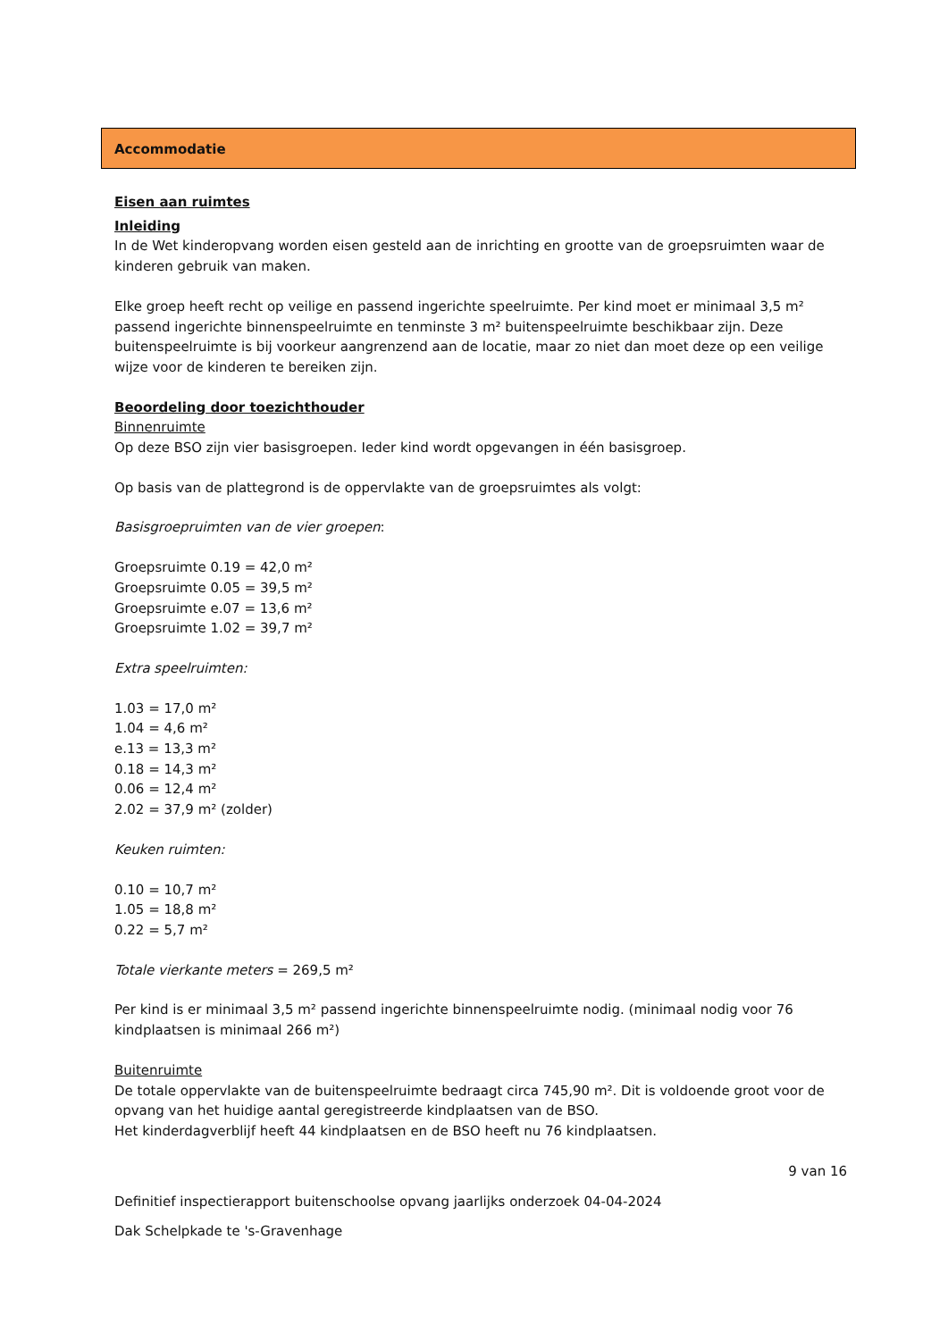Accommodatie
Eisen aan ruimtes
Inleiding
In de Wet kinderopvang worden eisen gesteld aan de inrichting en grootte van de groepsruimten waar de kinderen gebruik van maken.
Elke groep heeft recht op veilige en passend ingerichte speelruimte. Per kind moet er minimaal 3,5 m² passend ingerichte binnenspeelruimte en tenminste 3 m² buitenspeelruimte beschikbaar zijn. Deze buitenspeelruimte is bij voorkeur aangrenzend aan de locatie, maar zo niet dan moet deze op een veilige wijze voor de kinderen te bereiken zijn.
Beoordeling door toezichthouder
Binnenruimte
Op deze BSO zijn vier basisgroepen. Ieder kind wordt opgevangen in één basisgroep.
Op basis van de plattegrond is de oppervlakte van de groepsruimtes als volgt:
Basisgroepruimten van de vier groepen:
Groepsruimte 0.19 = 42,0 m²
Groepsruimte 0.05 = 39,5 m²
Groepsruimte e.07 = 13,6 m²
Groepsruimte 1.02 = 39,7 m²
Extra speelruimten:
1.03 = 17,0 m²
1.04 = 4,6 m²
e.13 = 13,3 m²
0.18 = 14,3 m²
0.06 = 12,4 m²
2.02 = 37,9 m² (zolder)
Keuken ruimten:
0.10 = 10,7 m²
1.05 = 18,8 m²
0.22 = 5,7 m²
Totale vierkante meters = 269,5 m²
Per kind is er minimaal 3,5 m² passend ingerichte binnenspeelruimte nodig. (minimaal nodig voor 76 kindplaatsen is minimaal 266 m²)
Buitenruimte
De totale oppervlakte van de buitenspeelruimte bedraagt circa 745,90 m². Dit is voldoende groot voor de opvang van het huidige aantal geregistreerde kindplaatsen van de BSO.
Het kinderdagverblijf heeft 44 kindplaatsen en de BSO heeft nu 76 kindplaatsen.
9 van 16
Definitief inspectierapport buitenschoolse opvang jaarlijks onderzoek 04-04-2024
Dak Schelpkade te 's-Gravenhage